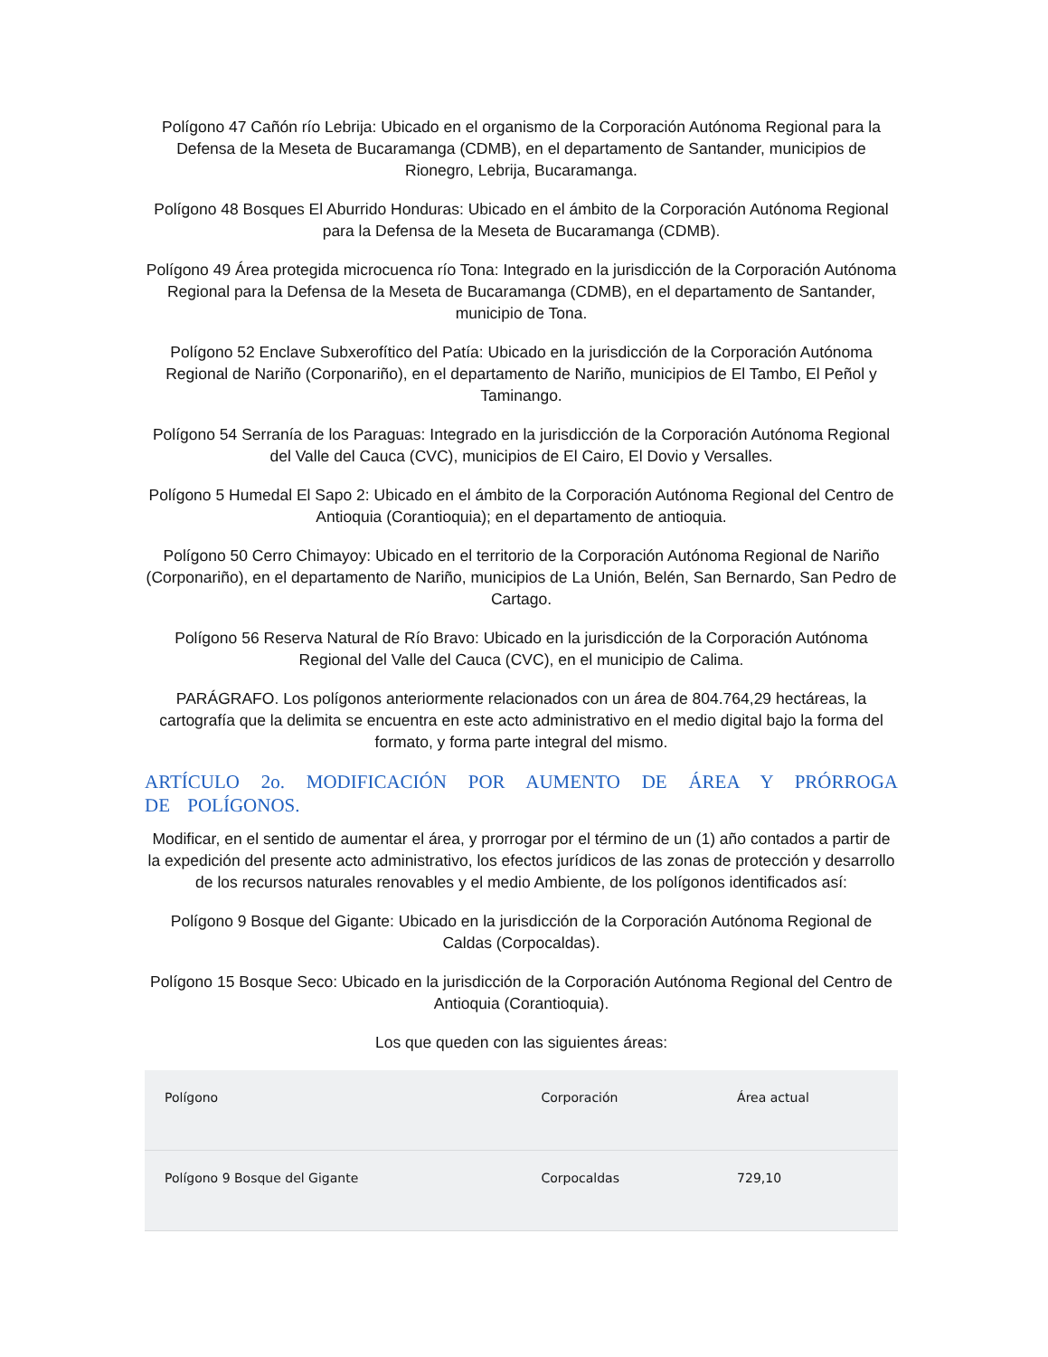Polígono 47 Cañón río Lebrija: Ubicado en el organismo de la Corporación Autónoma Regional para la Defensa de la Meseta de Bucaramanga (CDMB), en el departamento de Santander, municipios de Rionegro, Lebrija, Bucaramanga.
Polígono 48 Bosques El Aburrido Honduras: Ubicado en el ámbito de la Corporación Autónoma Regional para la Defensa de la Meseta de Bucaramanga (CDMB).
Polígono 49 Área protegida microcuenca río Tona: Integrado en la jurisdicción de la Corporación Autónoma Regional para la Defensa de la Meseta de Bucaramanga (CDMB), en el departamento de Santander, municipio de Tona.
Polígono 52 Enclave Subxerofítico del Patía: Ubicado en la jurisdicción de la Corporación Autónoma Regional de Nariño (Corponariño), en el departamento de Nariño, municipios de El Tambo, El Peñol y Taminango.
Polígono 54 Serranía de los Paraguas: Integrado en la jurisdicción de la Corporación Autónoma Regional del Valle del Cauca (CVC), municipios de El Cairo, El Dovio y Versalles.
Polígono 5 Humedal El Sapo 2: Ubicado en el ámbito de la Corporación Autónoma Regional del Centro de Antioquia (Corantioquia); en el departamento de antioquia.
Polígono 50 Cerro Chimayoy: Ubicado en el territorio de la Corporación Autónoma Regional de Nariño (Corponariño), en el departamento de Nariño, municipios de La Unión, Belén, San Bernardo, San Pedro de Cartago.
Polígono 56 Reserva Natural de Río Bravo: Ubicado en la jurisdicción de la Corporación Autónoma Regional del Valle del Cauca (CVC), en el municipio de Calima.
PARÁGRAFO. Los polígonos anteriormente relacionados con un área de 804.764,29 hectáreas, la cartografía que la delimita se encuentra en este acto administrativo en el medio digital bajo la forma del formato, y forma parte integral del mismo.
ARTÍCULO 2o. MODIFICACIÓN POR AUMENTO DE ÁREA Y PRÓRROGA DE POLÍGONOS.
Modificar, en el sentido de aumentar el área, y prorrogar por el término de un (1) año contados a partir de la expedición del presente acto administrativo, los efectos jurídicos de las zonas de protección y desarrollo de los recursos naturales renovables y el medio Ambiente, de los polígonos identificados así:
Polígono 9 Bosque del Gigante: Ubicado en la jurisdicción de la Corporación Autónoma Regional de Caldas (Corpocaldas).
Polígono 15 Bosque Seco: Ubicado en la jurisdicción de la Corporación Autónoma Regional del Centro de Antioquia (Corantioquia).
Los que queden con las siguientes áreas:
| Polígono | Corporación | Área actual |
| --- | --- | --- |
| Polígono 9 Bosque del Gigante | Corpocaldas | 729,10 |